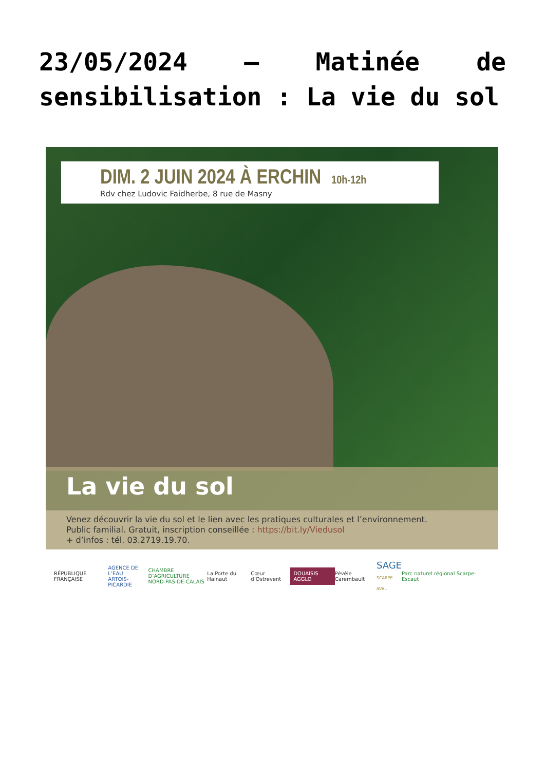23/05/2024 – Matinée de sensibilisation : La vie du sol
DIM. 2 JUIN 2024 À ERCHIN 10h-12h
Rdv chez Ludovic Faidherbe, 8 rue de Masny
La vie du sol
Venez découvrir la vie du sol et le lien avec les pratiques culturales et l’environnement.
Public familial. Gratuit, inscription conseillée : https://bit.ly/Viedusol
+ d’infos : tél. 03.2719.19.70.
RÉPUBLIQUE FRANÇAISE AGENCE DE L’EAU
ARTOIS-PICARDIE CHAMBRE D’AGRICULTURE
NORD-PAS-DE-CALAIS La Porte du Hainaut Cœur d’Ostrevent DOUAISIS AGGLO Pévèle Carembault SAGE
SCARPE AVAL Parc naturel régional Scarpe-Escaut